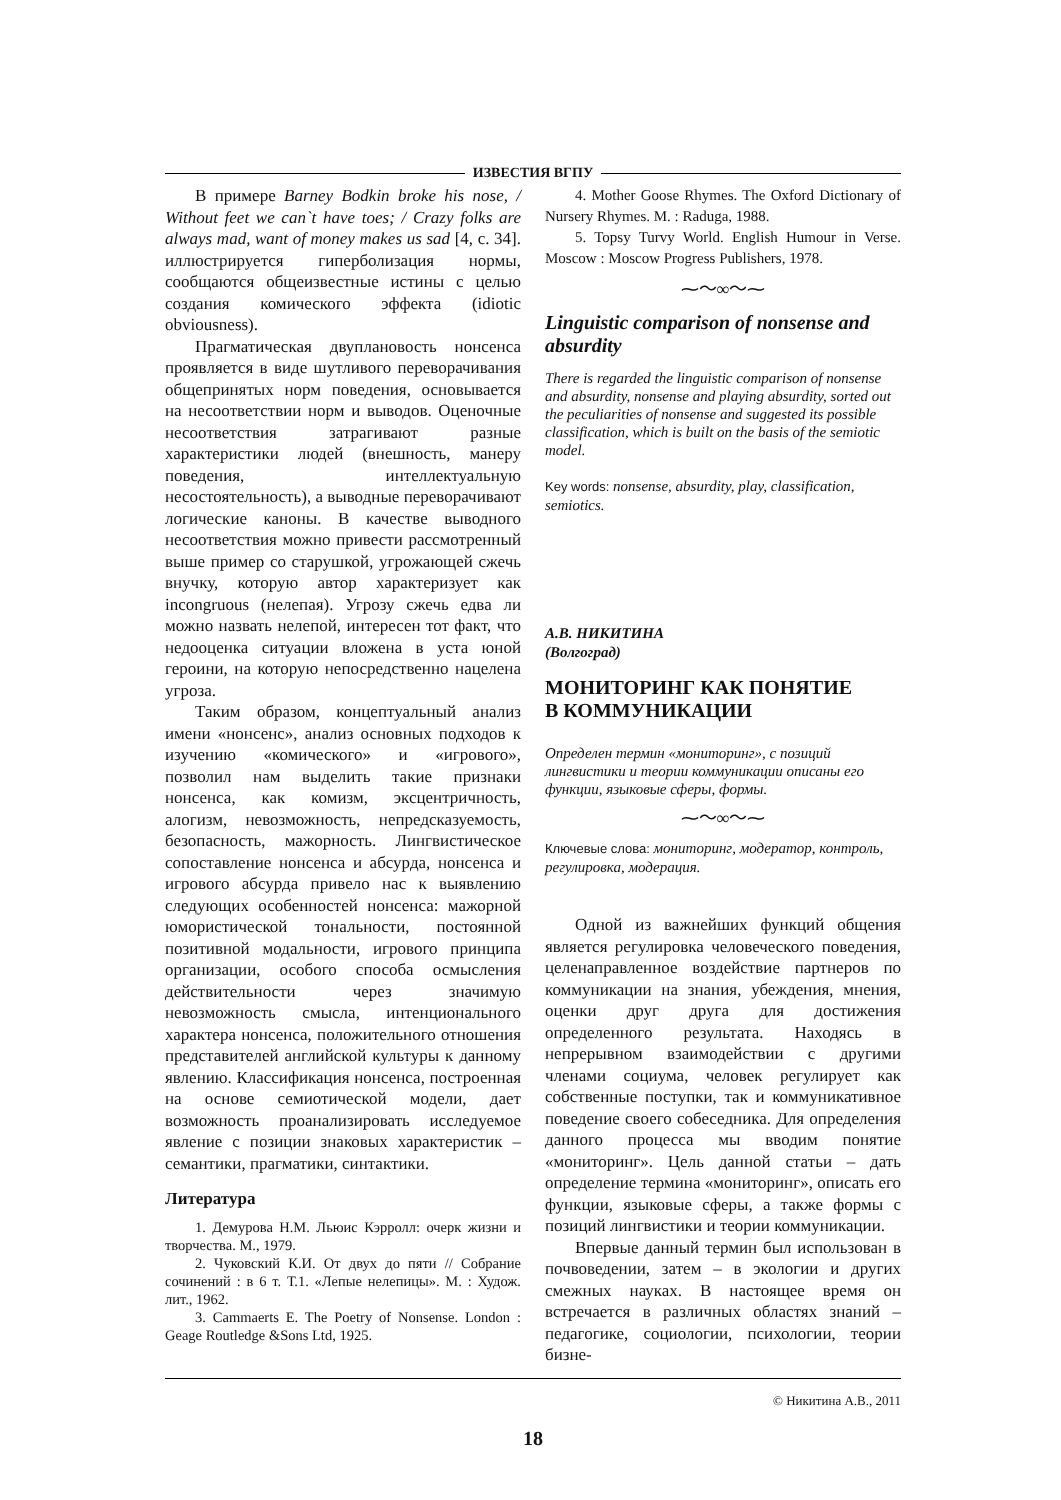ИЗВЕСТИЯ ВГПУ
В примере Barney Bodkin broke his nose, / Without feet we can`t have toes; / Crazy folks are always mad, want of money makes us sad [4, с. 34]. иллюстрируется гиперболизация нормы, сообщаются общеизвестные истины с целью создания комического эффекта (idiotic obviousness).
Прагматическая двуплановость нонсенса проявляется в виде шутливого переворачивания общепринятых норм поведения, основывается на несоответствии норм и выводов. Оценочные несоответствия затрагивают разные характеристики людей (внешность, манеру поведения, интеллектуальную несостоятельность), а выводные переворачивают логические каноны. В качестве выводного несоответствия можно привести рассмотренный выше пример со старушкой, угрожающей сжечь внучку, которую автор характеризует как incongruous (нелепая). Угрозу сжечь едва ли можно назвать нелепой, интересен тот факт, что недооценка ситуации вложена в уста юной героини, на которую непосредственно нацелена угроза.
Таким образом, концептуальный анализ имени «нонсенс», анализ основных подходов к изучению «комического» и «игрового», позволил нам выделить такие признаки нонсенса, как комизм, эксцентричность, алогизм, невозможность, непредсказуемость, безопасность, мажорность. Лингвистическое сопоставление нонсенса и абсурда, нонсенса и игрового абсурда привело нас к выявлению следующих особенностей нонсенса: мажорной юмористической тональности, постоянной позитивной модальности, игрового принципа организации, особого способа осмысления действительности через значимую невозможность смысла, интенционального характера нонсенса, положительного отношения представителей английской культуры к данному явлению. Классификация нонсенса, построенная на основе семиотической модели, дает возможность проанализировать исследуемое явление с позиции знаковых характеристик – семантики, прагматики, синтактики.
Литература
1. Демурова Н.М. Льюис Кэрролл: очерк жизни и творчества. М., 1979.
2. Чуковский К.И. От двух до пяти // Собрание сочинений : в 6 т. Т.1. «Лепые нелепицы». М. : Худож. лит., 1962.
3. Cammaerts E. The Poetry of Nonsense. London : Geage Routledge &Sons Ltd, 1925.
4. Mother Goose Rhymes. The Oxford Dictionary of Nursery Rhymes. M. : Raduga, 1988.
5. Topsy Turvy World. English Humour in Verse. Moscow : Moscow Progress Publishers, 1978.
⁓〜∞〜⁓
Linguistic comparison of nonsense and absurdity
There is regarded the linguistic comparison of nonsense and absurdity, nonsense and playing absurdity, sorted out the peculiarities of nonsense and suggested its possible classification, which is built on the basis of the semiotic model.
Key words: nonsense, absurdity, play, classification, semiotics.
А.В. НИКИТИНА
(Волгоград)
МОНИТОРИНГ КАК ПОНЯТИЕ
В КОММУНИКАЦИИ
Определен термин «мониторинг», с позиций лингвистики и теории коммуникации описаны его функции, языковые сферы, формы.
⁓〜∞〜⁓
Ключевые слова: мониторинг, модератор, контроль, регулировка, модерация.
Одной из важнейших функций общения является регулировка человеческого поведения, целенаправленное воздействие партнеров по коммуникации на знания, убеждения, мнения, оценки друг друга для достижения определенного результата. Находясь в непрерывном взаимодействии с другими членами социума, человек регулирует как собственные поступки, так и коммуникативное поведение своего собеседника. Для определения данного процесса мы вводим понятие «мониторинг». Цель данной статьи – дать определение термина «мониторинг», описать его функции, языковые сферы, а также формы с позиций лингвистики и теории коммуникации.
Впервые данный термин был использован в почвоведении, затем – в экологии и других смежных науках. В настоящее время он встречается в различных областях знаний – педагогике, социологии, психологии, теории бизне-
© Никитина А.В., 2011
18